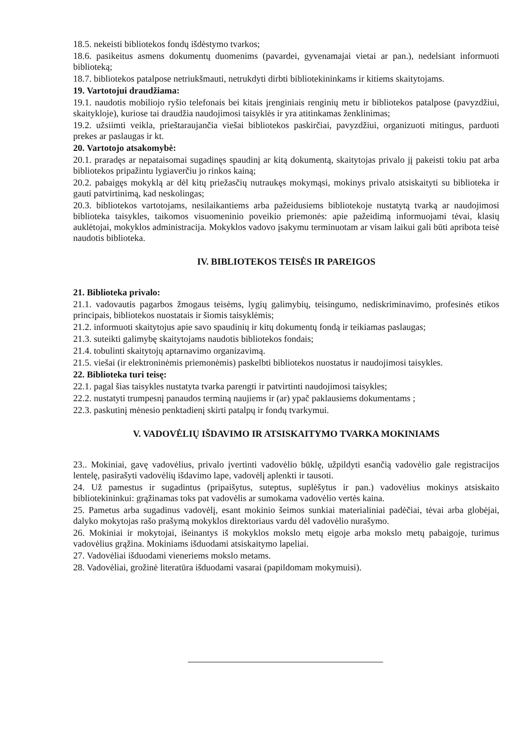18.5. nekeisti bibliotekos fondų išdėstymo tvarkos;
18.6. pasikeitus asmens dokumentų duomenims (pavardei, gyvenamajai vietai ar pan.), nedelsiant informuoti biblioteką;
18.7. bibliotekos patalpose netriukšmauti, netrukdyti dirbti bibliotekininkams ir kitiems skaitytojams.
19. Vartotojui draudžiama:
19.1. naudotis mobiliojo ryšio telefonais bei kitais įrenginiais renginių metu ir bibliotekos patalpose (pavyzdžiui, skaitykloje), kuriose tai draudžia naudojimosi taisyklės ir yra atitinkamas ženklinimas;
19.2. užsiimti veikla, prieštaraujančia viešai bibliotekos paskirčiai, pavyzdžiui, organizuoti mitingus, parduoti prekes ar paslaugas ir kt.
20. Vartotojo atsakomybė:
20.1. praradęs ar nepataisomai sugadinęs spaudinį ar kitą dokumentą, skaitytojas privalo jį pakeisti tokiu pat arba bibliotekos pripažintu lygiaverčiu jo rinkos kainą;
20.2. pabaigęs mokyklą ar dėl kitų priežasčių nutraukęs mokymąsi, mokinys privalo atsiskaityti su biblioteka ir gauti patvirtinimą, kad neskolingas;
20.3. bibliotekos vartotojams, nesilaikantiems arba pažeidusiems bibliotekoje nustatytą tvarką ar naudojimosi biblioteka taisykles, taikomos visuomeninio poveikio priemonės: apie pažeidimą informuojami tėvai, klasių auklėtojai, mokyklos administracija. Mokyklos vadovo įsakymu terminuotam ar visam laikui gali būti apribota teisė naudotis biblioteka.
IV. BIBLIOTEKOS TEISĖS IR PAREIGOS
21. Biblioteka privalo:
21.1. vadovautis pagarbos žmogaus teisėms, lygių galimybių, teisingumo, nediskriminavimo, profesinės etikos principais, bibliotekos nuostatais ir šiomis taisyklėmis;
21.2. informuoti skaitytojus apie savo spaudinių ir kitų dokumentų fondą ir teikiamas paslaugas;
21.3. suteikti galimybę skaitytojams naudotis bibliotekos fondais;
21.4. tobulinti skaitytojų aptarnavimo organizavimą.
21.5. viešai (ir elektroninėmis priemonėmis) paskelbti bibliotekos nuostatus ir naudojimosi taisykles.
22. Biblioteka turi teisę:
22.1. pagal šias taisykles nustatyta tvarka parengti ir patvirtinti naudojimosi taisykles;
22.2. nustatyti trumpesnį panaudos terminą naujiems ir (ar) ypač paklausiems dokumentams ;
22.3. paskutinį mėnesio penktadienį skirti patalpų ir fondų tvarkymui.
V. VADOVĖLIŲ IŠDAVIMO IR ATSISKAITYMO TVARKA MOKINIAMS
23.. Mokiniai, gavę vadovėlius, privalo įvertinti vadovėlio būklę, užpildyti esančią vadovėlio gale registracijos lentelę, pasirašyti vadovėlių išdavimo lape, vadovėlį aplenkti ir tausoti.
24. Už pamestus ir sugadintus (pripaišytus, suteptus, suplėšytus ir pan.) vadovėlius mokinys atsiskaito bibliotekininkui: grąžinamas toks pat vadovėlis ar sumokama vadovėlio vertės kaina.
25. Pametus arba sugadinus vadovėlį, esant mokinio šeimos sunkiai materialiniai padėčiai, tėvai arba globėjai, dalyko mokytojas rašo prašymą mokyklos direktoriaus vardu dėl vadovėlio nurašymo.
26. Mokiniai ir mokytojai, išeinantys iš mokyklos mokslo metų eigoje arba mokslo metų pabaigoje, turimus vadovėlius grąžina. Mokiniams išduodami atsiskaitymo lapeliai.
27. Vadovėliai išduodami vieneriems mokslo metams.
28. Vadovėliai, grožinė literatūra išduodami vasarai (papildomam mokymuisi).